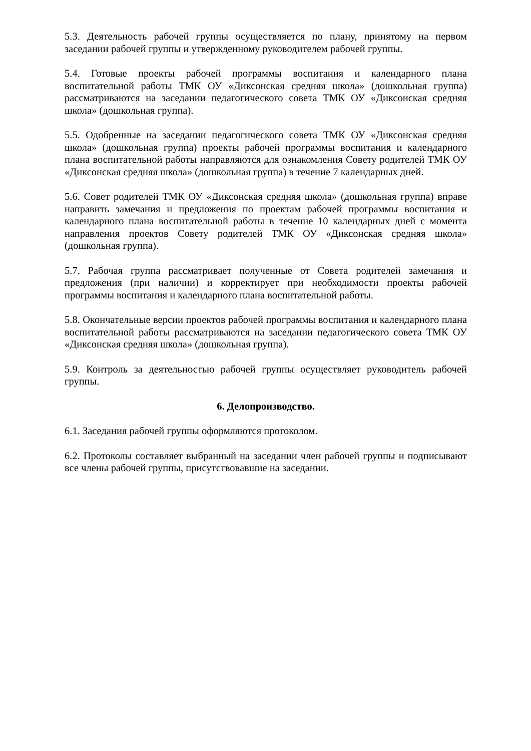5.3. Деятельность рабочей группы осуществляется по плану, принятому на первом заседании рабочей группы и утвержденному руководителем рабочей группы.
5.4. Готовые проекты рабочей программы воспитания и календарного плана воспитательной работы ТМК ОУ «Диксонская средняя школа» (дошкольная группа) рассматриваются на заседании педагогического совета ТМК ОУ «Диксонская средняя школа» (дошкольная группа).
5.5. Одобренные на заседании педагогического совета ТМК ОУ «Диксонская средняя школа» (дошкольная группа) проекты рабочей программы воспитания и календарного плана воспитательной работы направляются для ознакомления Совету родителей ТМК ОУ «Диксонская средняя школа» (дошкольная группа) в течение 7 календарных дней.
5.6. Совет родителей ТМК ОУ «Диксонская средняя школа» (дошкольная группа) вправе направить замечания и предложения по проектам рабочей программы воспитания и календарного плана воспитательной работы в течение 10 календарных дней с момента направления проектов Совету родителей ТМК ОУ «Диксонская средняя школа» (дошкольная группа).
5.7. Рабочая группа рассматривает полученные от Совета родителей замечания и предложения (при наличии) и корректирует при необходимости проекты рабочей программы воспитания и календарного плана воспитательной работы.
5.8. Окончательные версии проектов рабочей программы воспитания и календарного плана воспитательной работы рассматриваются на заседании педагогического совета ТМК ОУ «Диксонская средняя школа» (дошкольная группа).
5.9. Контроль за деятельностью рабочей группы осуществляет руководитель рабочей группы.
6. Делопроизводство.
6.1. Заседания рабочей группы оформляются протоколом.
6.2. Протоколы составляет выбранный на заседании член рабочей группы и подписывают все члены рабочей группы, присутствовавшие на заседании.